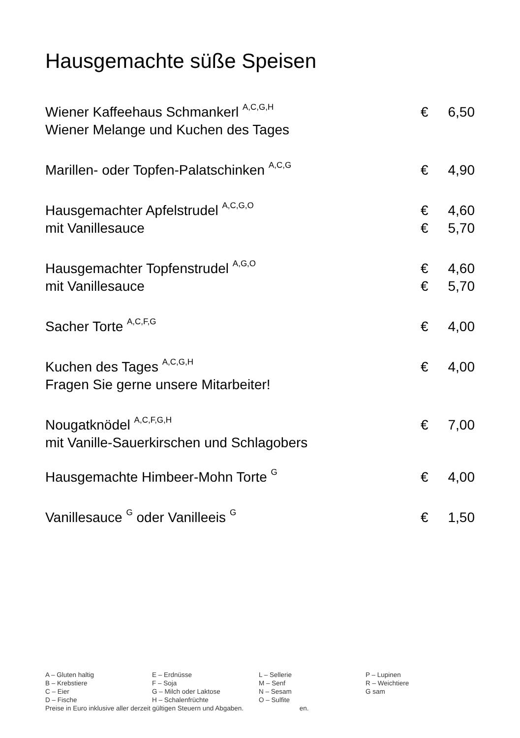Hausgemachte süße Speisen
Wiener Kaffeehaus Schmankerl <sup>A,C,G,H</sup> € 6,50
Wiener Melange und Kuchen des Tages
Marillen- oder Topfen-Palatschinken <sup>A,C,G</sup> € 4,90
Hausgemachter Apfelstrudel <sup>A,C,G,O</sup> € 4,60
mit Vanillesauce € 5,70
Hausgemachter Topfenstrudel <sup>A,G,O</sup> € 4,60
mit Vanillesauce € 5,70
Sacher Torte <sup>A,C,F,G</sup> € 4,00
Kuchen des Tages <sup>A,C,G,H</sup> € 4,00
Fragen Sie gerne unsere Mitarbeiter!
Nougatknödel <sup>A,C,F,G,H</sup> € 7,00
mit Vanille-Sauerkirschen und Schlagobers
Hausgemachte Himbeer-Mohn Torte <sup>G</sup> € 4,00
Vanillesauce <sup>G</sup> oder Vanilleeis <sup>G</sup> € 1,50
| A – Gluten haltig | E – Erdnüsse | L – Sellerie | P – Lupinen |
| B – Krebstiere | F – Soja | M – Senf | R – Weichtiere |
| C – Eier | G – Milch oder Laktose | N – Sesam | G sam |
| D – Fische | H – Schalenfrüchte | O – Sulfite | |
Preise in Euro inklusive aller derzeit gültigen Steuern und Abgaben. en.